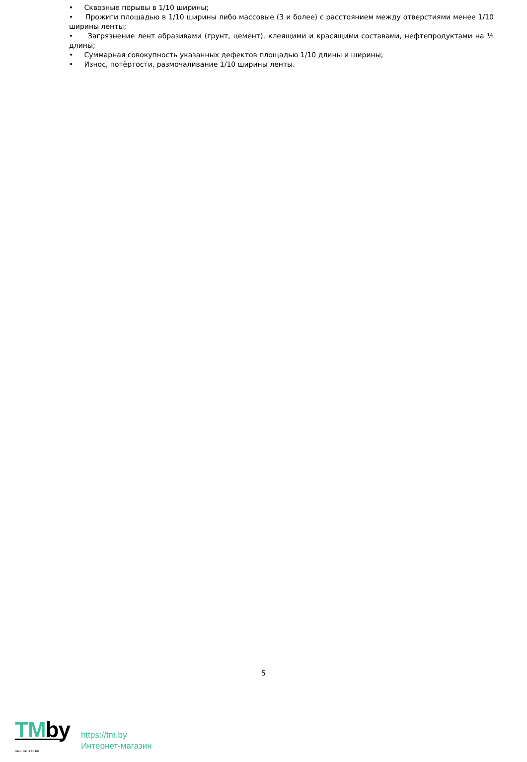• Сквозные порывы в 1/10 ширины;
• Прожиги площадью в 1/10 ширины либо массовые (3 и более) с расстоянием между отверстиями менее 1/10 ширины ленты;
• Загрязнение лент абразивами (грунт, цемент), клеящими и красящими составами, нефтепродуктами на ½ длины;
• Суммарная совокупность указанных дефектов площадью 1/10 длины и ширины;
• Износ, потёртости, размочаливание 1/10 ширины ленты.
5
TMby
ONLINE STORE
https://tm.by
Интернет-магазин